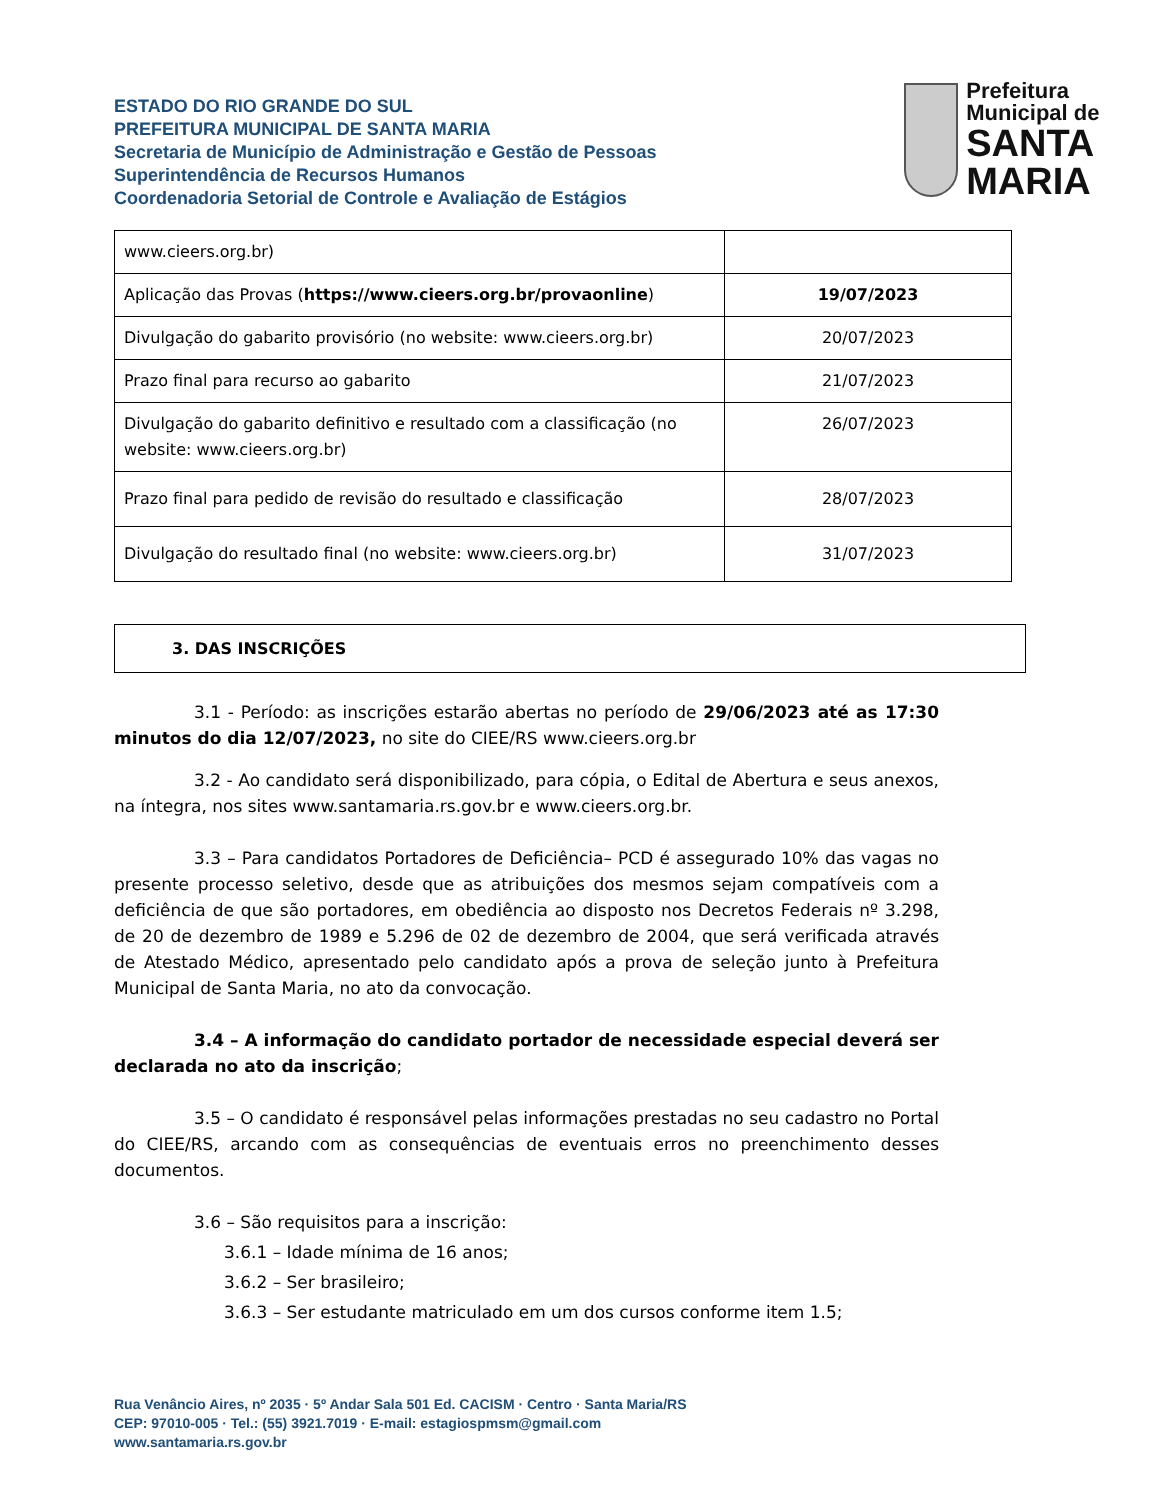ESTADO DO RIO GRANDE DO SUL
PREFEITURA MUNICIPAL DE SANTA MARIA
Secretaria de Município de Administração e Gestão de Pessoas
Superintendência de Recursos Humanos
Coordenadoria Setorial de Controle e Avaliação de Estágios
Prefeitura Municipal de
SANTA MARIA
| www.cieers.org.br) | |
| Aplicação das Provas ( https://www.cieers.org.br/provaonline ) | 19/07/2023 |
| Divulgação do gabarito provisório (no website: www.cieers.org.br) | 20/07/2023 |
| Prazo final para recurso ao gabarito | 21/07/2023 |
| Divulgação do gabarito definitivo e resultado com a classificação (no website: www.cieers.org.br) | 26/07/2023 |
| Prazo final para pedido de revisão do resultado e classificação | 28/07/2023 |
| Divulgação do resultado final (no website: www.cieers.org.br) | 31/07/2023 |
3. DAS INSCRIÇÕES
3.1 - Período: as inscrições estarão abertas no período de 29/06/2023 até as 17:30 minutos do dia 12/07/2023, no site do CIEE/RS www.cieers.org.br
3.2 - Ao candidato será disponibilizado, para cópia, o Edital de Abertura e seus anexos, na íntegra, nos sites www.santamaria.rs.gov.br e www.cieers.org.br.
3.3 – Para candidatos Portadores de Deficiência– PCD é assegurado 10% das vagas no presente processo seletivo, desde que as atribuições dos mesmos sejam compatíveis com a deficiência de que são portadores, em obediência ao disposto nos Decretos Federais nº 3.298, de 20 de dezembro de 1989 e 5.296 de 02 de dezembro de 2004, que será verificada através de Atestado Médico, apresentado pelo candidato após a prova de seleção junto à Prefeitura Municipal de Santa Maria, no ato da convocação.
3.4 – A informação do candidato portador de necessidade especial deverá ser declarada no ato da inscrição;
3.5 – O candidato é responsável pelas informações prestadas no seu cadastro no Portal do CIEE/RS, arcando com as consequências de eventuais erros no preenchimento desses documentos.
3.6 – São requisitos para a inscrição:
3.6.1 – Idade mínima de 16 anos;
3.6.2 – Ser brasileiro;
3.6.3 – Ser estudante matriculado em um dos cursos conforme item 1.5;
Rua Venâncio Aires, nº 2035 · 5º Andar Sala 501 Ed. CACISM · Centro · Santa Maria/RS
CEP: 97010-005 · Tel.: (55) 3921.7019 · E-mail: estagiospmsm@gmail.com
www.santamaria.rs.gov.br